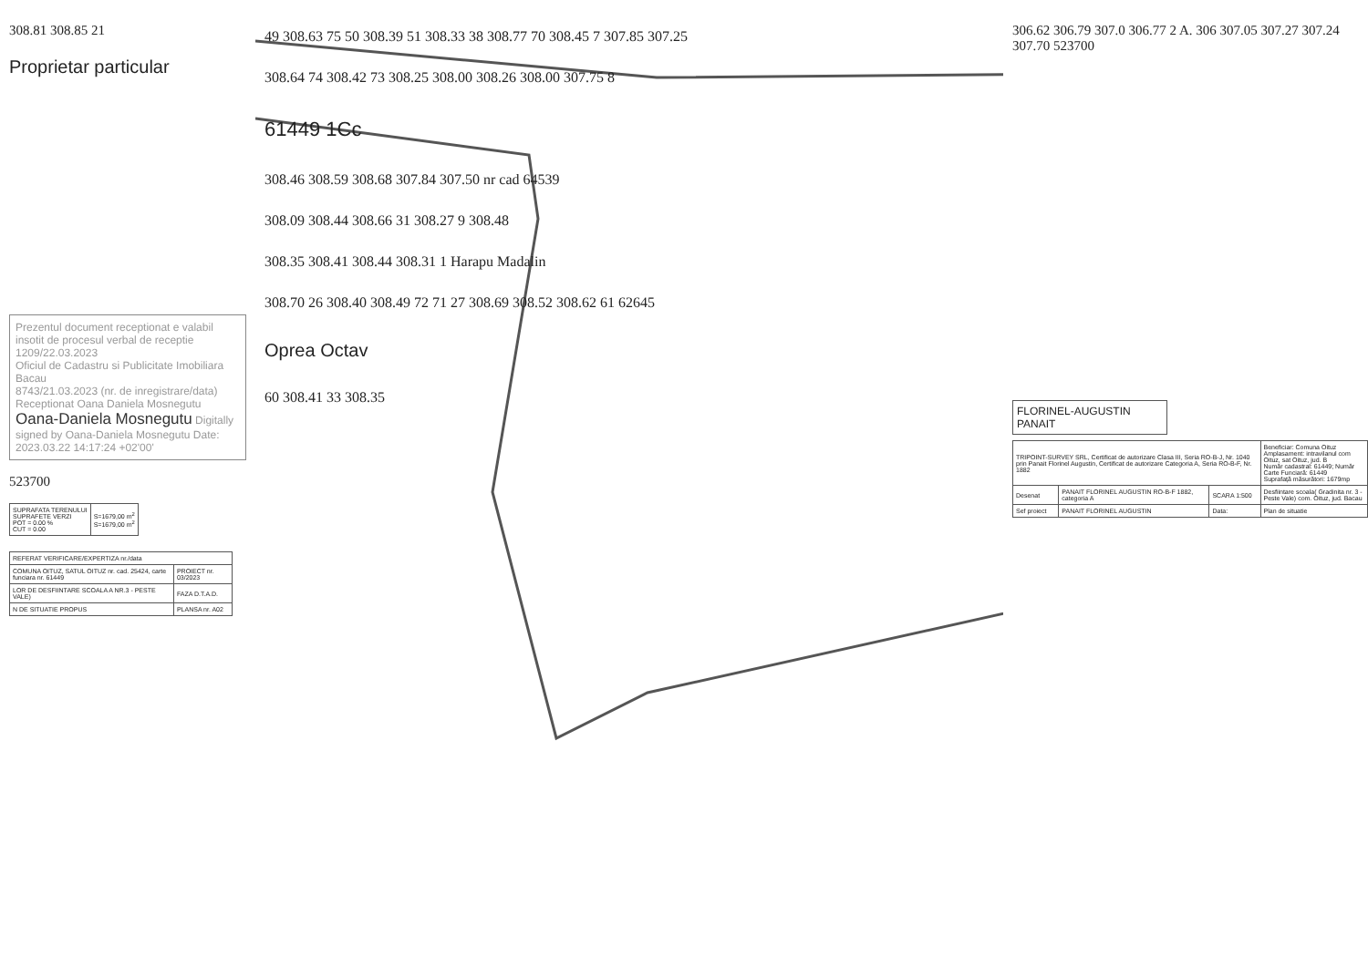308.81 308.85 21
Proprietar particular
Prezentul document receptionat e valabil insotit de procesul verbal de receptie 1209/22.03.2023
Oficiul de Cadastru si Publicitate Imobiliara Bacau
8743/21.03.2023 (nr. de inregistrare/data)
Receptionat Oana Daniela Mosnegutu
Oana-Daniela Mosnegutu Digitally signed by Oana-Daniela Mosnegutu Date: 2023.03.22 14:17:24 +02'00'
523700
| SUPRAFATA TERENULUI SUPRAFETE VERZI POT = 0.00 % CUT = 0.00 | S=1679,00 m<sup>2</sup> S=1679,00 m<sup>2</sup> |
| REFERAT VERIFICARE/EXPERTIZA nr./data | |
| COMUNA OITUZ, SATUL OITUZ nr. cad. 25424, carte funciara nr. 61449 | PROIECT nr. 03/2023 |
| LOR DE DESFIINTARE SCOALA A NR.3 - PESTE VALE) | FAZA D.T.A.D. |
| N DE SITUATIE PROPUS | PLANSA nr. A02 |
49 308.63 75 50 308.39 51 308.33 38 308.77 70 308.45 7 307.85 307.25
308.64 74 308.42 73 308.25 308.00 308.26 308.00 307.75 8
61449 1Cc
308.46 308.59 308.68 307.84 307.50 nr cad 64539
308.09 308.44 308.66 31 308.27 9 308.48
308.35 308.41 308.44 308.31 1 Harapu Madalin
308.70 26 308.40 308.49 72 71 27 308.69 308.52 308.62 61 62645
Oprea Octav
60 308.41 33 308.35
306.62 306.79 307.0 306.77 2 A. 306 307.05 307.27 307.24 307.70 523700
FLORINEL-AUGUSTIN PANAIT
| TRIPOINT-SURVEY SRL, Certificat de autorizare Clasa III, Seria RO-B-J, Nr. 1040 prin Panait Florinel Augustin, Certificat de autorizare Categoria A, Seria RO-B-F, Nr. 1882 | | | Beneficiar: Comuna Oituz Amplasament: intravilanul com Oituz, sat Oituz, jud. B Număr cadastral: 61449; Număr Carte Funciară: 61449 Suprafață măsurători: 1679mp |
| Desenat | PANAIT FLORINEL AUGUSTIN RO-B-F 1882, categoria A | SCARA 1:500 | Desfiintare scoala( Gradinita nr. 3 - Peste Vale) com. Oituz, jud. Bacau |
| Sef proiect | PANAIT FLORINEL AUGUSTIN | Data: | Plan de situatie |